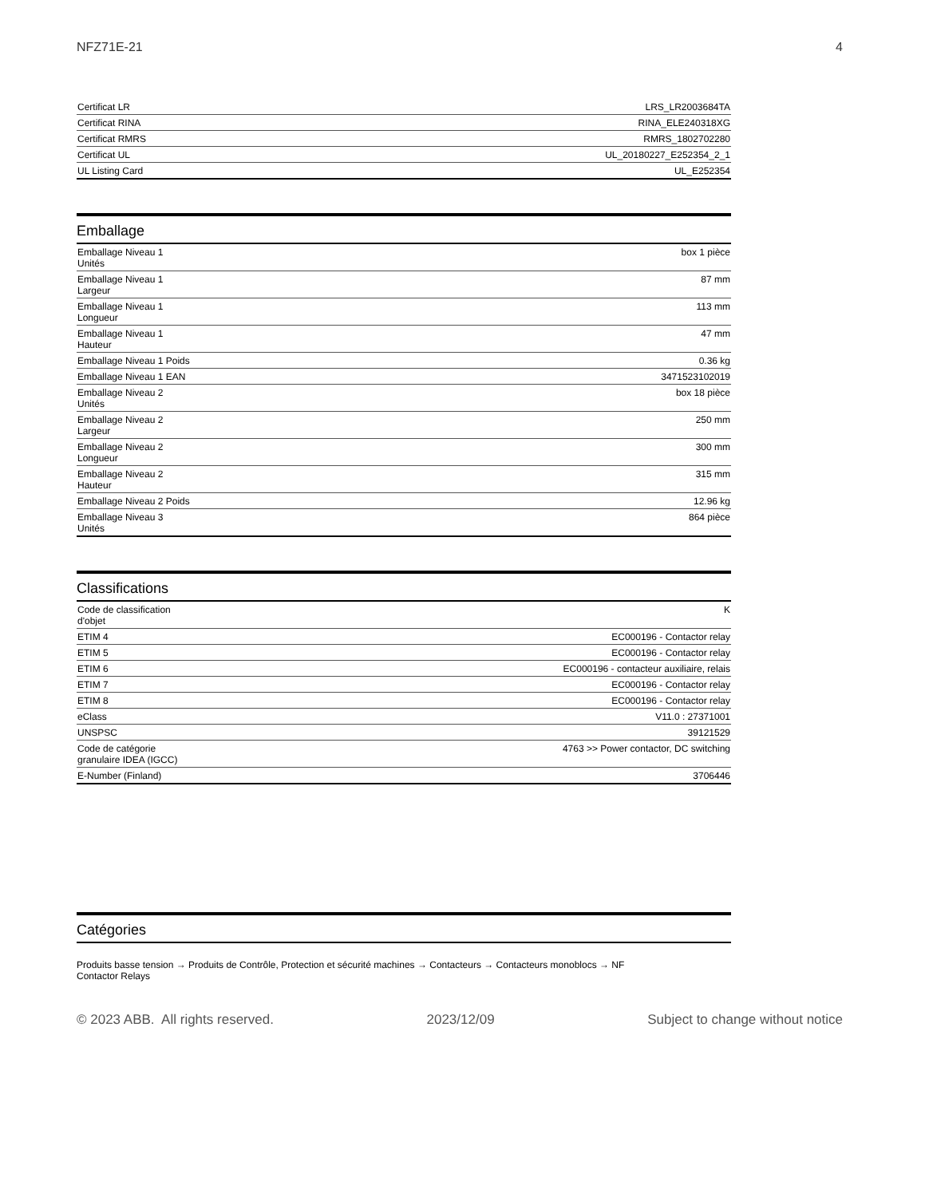NFZ71E-21 4
| Certificat LR | LRS_LR2003684TA |
| Certificat RINA | RINA_ELE240318XG |
| Certificat RMRS | RMRS_1802702280 |
| Certificat UL | UL_20180227_E252354_2_1 |
| UL Listing Card | UL_E252354 |
Emballage
| Emballage Niveau 1 Unités | box 1 pièce |
| Emballage Niveau 1 Largeur | 87 mm |
| Emballage Niveau 1 Longueur | 113 mm |
| Emballage Niveau 1 Hauteur | 47 mm |
| Emballage Niveau 1 Poids | 0.36 kg |
| Emballage Niveau 1 EAN | 3471523102019 |
| Emballage Niveau 2 Unités | box 18 pièce |
| Emballage Niveau 2 Largeur | 250 mm |
| Emballage Niveau 2 Longueur | 300 mm |
| Emballage Niveau 2 Hauteur | 315 mm |
| Emballage Niveau 2 Poids | 12.96 kg |
| Emballage Niveau 3 Unités | 864 pièce |
Classifications
| Code de classification d'objet | K |
| ETIM 4 | EC000196 - Contactor relay |
| ETIM 5 | EC000196 - Contactor relay |
| ETIM 6 | EC000196 - contacteur auxiliaire, relais |
| ETIM 7 | EC000196 - Contactor relay |
| ETIM 8 | EC000196 - Contactor relay |
| eClass | V11.0 : 27371001 |
| UNSPSC | 39121529 |
| Code de catégorie granulaire IDEA (IGCC) | 4763 >> Power contactor, DC switching |
| E-Number (Finland) | 3706446 |
Catégories
Produits basse tension → Produits de Contrôle, Protection et sécurité machines → Contacteurs → Contacteurs monoblocs → NF
Contactor Relays
© 2023 ABB. All rights reserved. 2023/12/09 Subject to change without notice